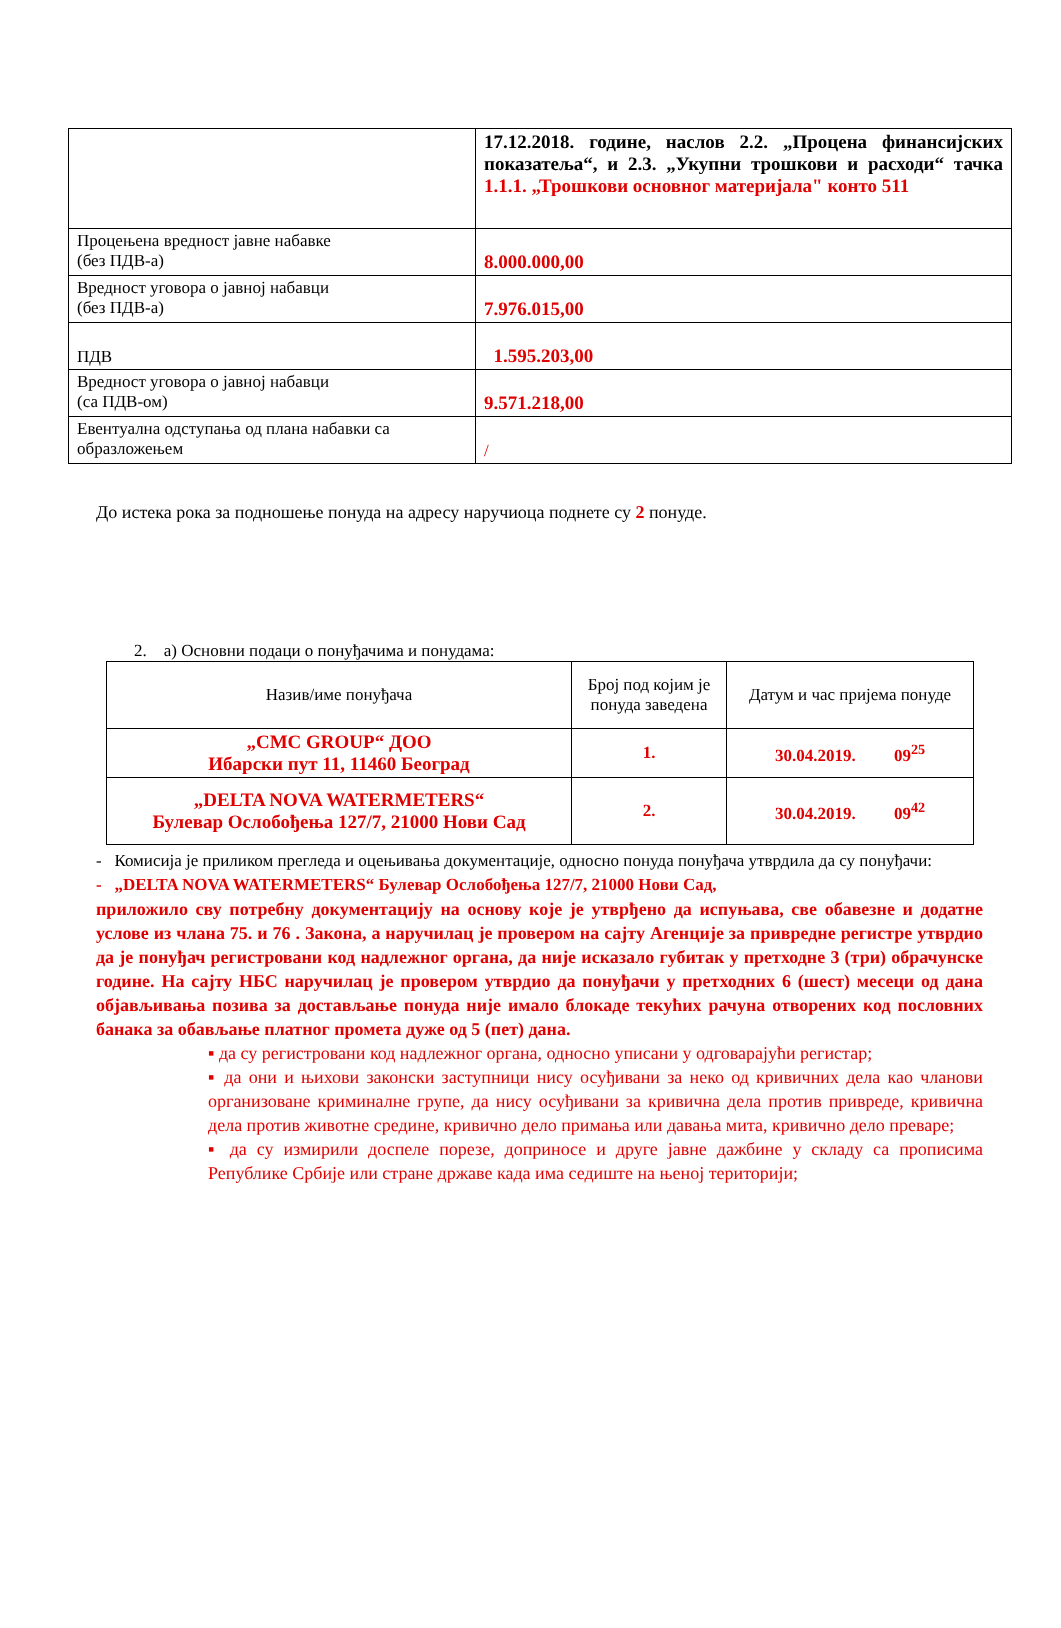| | 17.12.2018. године, наслов 2.2. „Процена финансијских показатеља“, и 2.3. „Укупни трошкови и расходи“ тачка 1.1.1. „Трошкови основног материјала" конто 511 |
| Процењена вредност јавне набавке (без ПДВ-а) | 8.000.000,00 |
| Вредност уговора о јавној набавци (без ПДВ-а) | 7.976.015,00 |
| ПДВ | 1.595.203,00 |
| Вредност уговора о јавној набавци (са ПДВ-ом) | 9.571.218,00 |
| Евентуална одступања од плана набавки са образложењем | / |
До истека рока за подношење понуда на адресу наручиоца поднете су 2 понуде.
2. а) Основни подаци о понуђачима и понудама:
| Назив/име понуђача | Број под којим је понуда заведена | Датум и час пријема понуде |
| „CMC GROUP“ ДОО Ибарски пут 11, 11460 Београд | 1. | 30.04.2019. 09<sup>25</sup> |
| „DELTA NOVA WATERMETERS“ Булевар Ослобођења 127/7, 21000 Нови Сад | 2. | 30.04.2019. 09<sup>42</sup> |
- Комисија је приликом прегледа и оцењивања документације, односно понуда понуђача утврдила да су понуђачи:
- „DELTA NOVA WATERMETERS“ Булевар Ослобођења 127/7, 21000 Нови Сад,
приложило сву потребну документацију на основу које је утврђено да испуњава, све обавезне и додатне услове из члана 75. и 76 . Закона, а наручилац је провером на сајту Агенције за привредне регистре утврдио да је понуђач регистровани код надлежног органа, да није исказало губитак у претходне 3 (три) обрачунске године. На сајту НБС наручилац је провером утврдио да понуђачи у претходних 6 (шест) месеци од дана објављивања позива за достављање понуда није имало блокаде текућих рачуна отворених код пословних банака за обављање платног промета дуже од 5 (пет) дана.
▪ да су регистровани код надлежног органа, односно уписани у одговарајући регистар;
▪ да они и њихови законски заступници нису осуђивани за неко од кривичних дела као чланови организоване криминалне групе, да нису осуђивани за кривична дела против привреде, кривична дела против животне средине, кривично дело примања или давања мита, кривично дело преваре;
▪ да су измирили доспеле порезе, доприносе и друге јавне дажбине у складу са прописима Републике Србије или стране државе када има седиште на њеној територији;